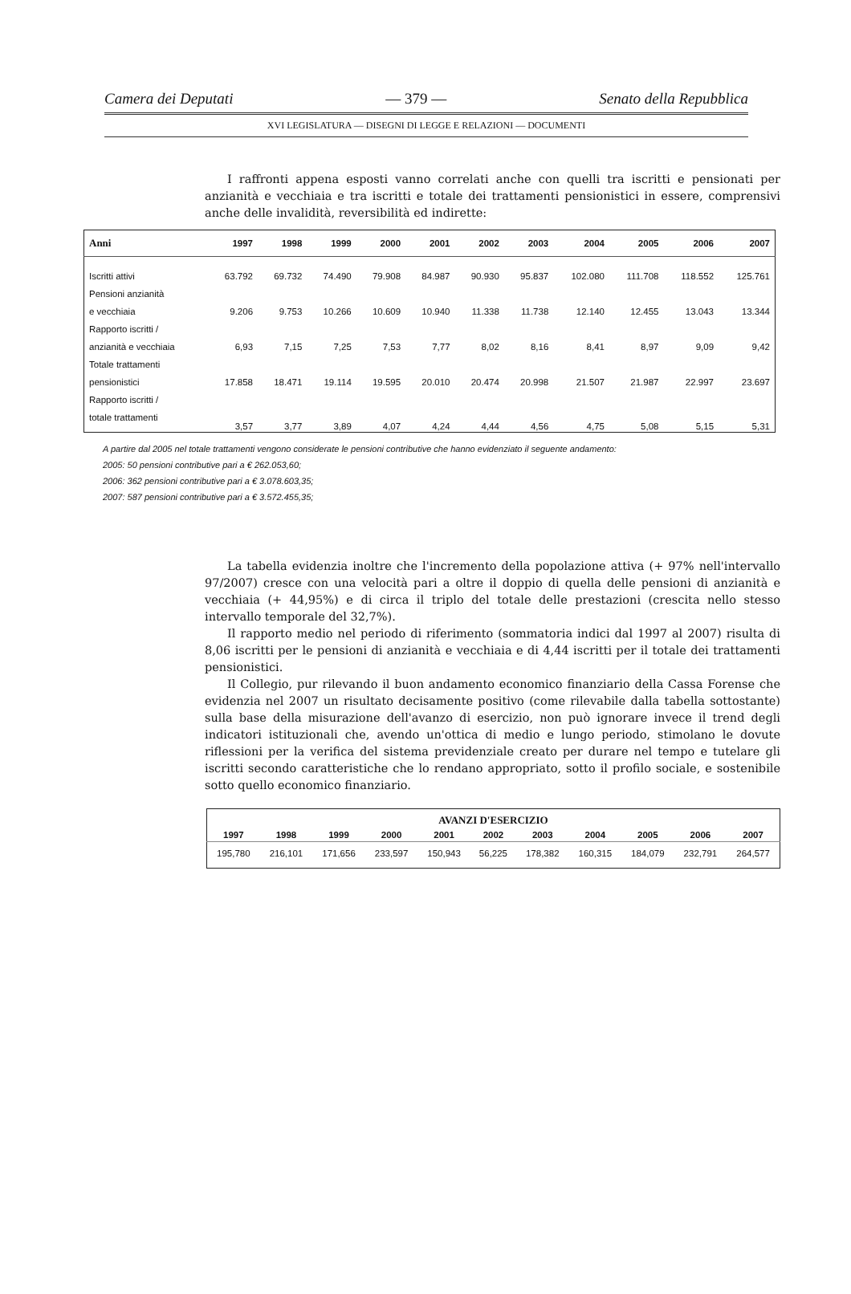Camera dei Deputati — 379 — Senato della Repubblica
XVI LEGISLATURA — DISEGNI DI LEGGE E RELAZIONI — DOCUMENTI
I raffronti appena esposti vanno correlati anche con quelli tra iscritti e pensionati per anzianità e vecchiaia e tra iscritti e totale dei trattamenti pensionistici in essere, comprensivi anche delle invalidità, reversibilità ed indirette:
| Anni | 1997 | 1998 | 1999 | 2000 | 2001 | 2002 | 2003 | 2004 | 2005 | 2006 | 2007 |
| --- | --- | --- | --- | --- | --- | --- | --- | --- | --- | --- | --- |
| Iscritti attivi | 63.792 | 69.732 | 74.490 | 79.908 | 84.987 | 90.930 | 95.837 | 102.080 | 111.708 | 118.552 | 125.761 |
| Pensioni anzianità | | | | | | | | | | | |
| e vecchiaia | 9.206 | 9.753 | 10.266 | 10.609 | 10.940 | 11.338 | 11.738 | 12.140 | 12.455 | 13.043 | 13.344 |
| Rapporto iscritti / | | | | | | | | | | | |
| anzianità e vecchiaia | 6,93 | 7,15 | 7,25 | 7,53 | 7,77 | 8,02 | 8,16 | 8,41 | 8,97 | 9,09 | 9,42 |
| Totale trattamenti | | | | | | | | | | | |
| pensionistici | 17.858 | 18.471 | 19.114 | 19.595 | 20.010 | 20.474 | 20.998 | 21.507 | 21.987 | 22.997 | 23.697 |
| Rapporto iscritti / | | | | | | | | | | | |
| totale trattamenti | 3,57 | 3,77 | 3,89 | 4,07 | 4,24 | 4,44 | 4,56 | 4,75 | 5,08 | 5,15 | 5,31 |
A partire dal 2005 nel totale trattamenti vengono considerate le pensioni contributive che hanno evidenziato il seguente andamento:
2005: 50 pensioni contributive pari a € 262.053,60;
2006: 362 pensioni contributive pari a € 3.078.603,35;
2007: 587 pensioni contributive pari a € 3.572.455,35;
La tabella evidenzia inoltre che l'incremento della popolazione attiva (+ 97% nell'intervallo 97/2007) cresce con una velocità pari a oltre il doppio di quella delle pensioni di anzianità e vecchiaia (+ 44,95%) e di circa il triplo del totale delle prestazioni (crescita nello stesso intervallo temporale del 32,7%).
Il rapporto medio nel periodo di riferimento (sommatoria indici dal 1997 al 2007) risulta di 8,06 iscritti per le pensioni di anzianità e vecchiaia e di 4,44 iscritti per il totale dei trattamenti pensionistici.
Il Collegio, pur rilevando il buon andamento economico finanziario della Cassa Forense che evidenzia nel 2007 un risultato decisamente positivo (come rilevabile dalla tabella sottostante) sulla base della misurazione dell'avanzo di esercizio, non può ignorare invece il trend degli indicatori istituzionali che, avendo un'ottica di medio e lungo periodo, stimolano le dovute riflessioni per la verifica del sistema previdenziale creato per durare nel tempo e tutelare gli iscritti secondo caratteristiche che lo rendano appropriato, sotto il profilo sociale, e sostenibile sotto quello economico finanziario.
| AVANZI D'ESERCIZIO | | | | | | | | | | |
| --- | --- | --- | --- | --- | --- | --- | --- | --- | --- | --- |
| 1997 | 1998 | 1999 | 2000 | 2001 | 2002 | 2003 | 2004 | 2005 | 2006 | 2007 |
| 195,780 | 216,101 | 171,656 | 233,597 | 150,943 | 56,225 | 178,382 | 160,315 | 184,079 | 232,791 | 264,577 |